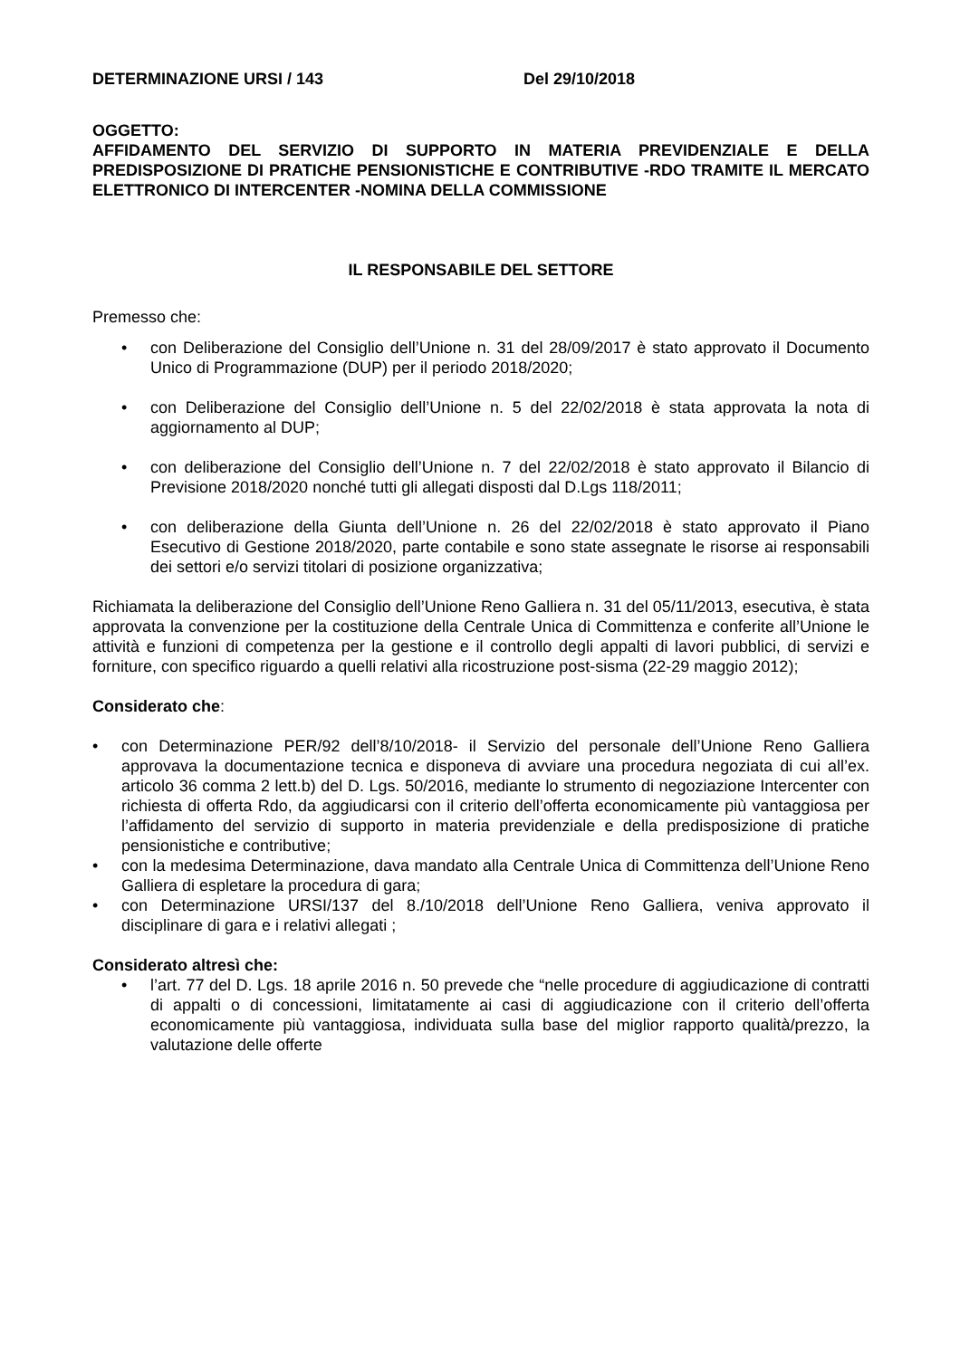DETERMINAZIONE URSI / 143 Del 29/10/2018
OGGETTO:
AFFIDAMENTO DEL SERVIZIO DI SUPPORTO IN MATERIA PREVIDENZIALE E DELLA PREDISPOSIZIONE DI PRATICHE PENSIONISTICHE E CONTRIBUTIVE -RDO TRAMITE IL MERCATO ELETTRONICO DI INTERCENTER -NOMINA DELLA COMMISSIONE
IL RESPONSABILE DEL SETTORE
Premesso che:
• con Deliberazione del Consiglio dell’Unione n. 31 del 28/09/2017 è stato approvato il Documento Unico di Programmazione (DUP) per il periodo 2018/2020;
• con Deliberazione del Consiglio dell’Unione n. 5 del 22/02/2018 è stata approvata la nota di aggiornamento al DUP;
• con deliberazione del Consiglio dell’Unione n. 7 del 22/02/2018 è stato approvato il Bilancio di Previsione 2018/2020 nonché tutti gli allegati disposti dal D.Lgs 118/2011;
• con deliberazione della Giunta dell’Unione n. 26 del 22/02/2018 è stato approvato il Piano Esecutivo di Gestione 2018/2020, parte contabile e sono state assegnate le risorse ai responsabili dei settori e/o servizi titolari di posizione organizzativa;
Richiamata la deliberazione del Consiglio dell’Unione Reno Galliera n. 31 del 05/11/2013, esecutiva, è stata approvata la convenzione per la costituzione della Centrale Unica di Committenza e conferite all’Unione le attività e funzioni di competenza per la gestione e il controllo degli appalti di lavori pubblici, di servizi e forniture, con specifico riguardo a quelli relativi alla ricostruzione post-sisma (22-29 maggio 2012);
Considerato che:
• con Determinazione PER/92 dell’8/10/2018- il Servizio del personale dell’Unione Reno Galliera approvava la documentazione tecnica e disponeva di avviare una procedura negoziata di cui all’ex. articolo 36 comma 2 lett.b) del D. Lgs. 50/2016, mediante lo strumento di negoziazione Intercenter con richiesta di offerta Rdo, da aggiudicarsi con il criterio dell’offerta economicamente più vantaggiosa per l’affidamento del servizio di supporto in materia previdenziale e della predisposizione di pratiche pensionistiche e contributive;
• con la medesima Determinazione, dava mandato alla Centrale Unica di Committenza dell’Unione Reno Galliera di espletare la procedura di gara;
• con Determinazione URSI/137 del 8./10/2018 dell’Unione Reno Galliera, veniva approvato il disciplinare di gara e i relativi allegati ;
Considerato altresì che:
• l’art. 77 del D. Lgs. 18 aprile 2016 n. 50 prevede che “nelle procedure di aggiudicazione di contratti di appalti o di concessioni, limitatamente ai casi di aggiudicazione con il criterio dell’offerta economicamente più vantaggiosa, individuata sulla base del miglior rapporto qualità/prezzo, la valutazione delle offerte